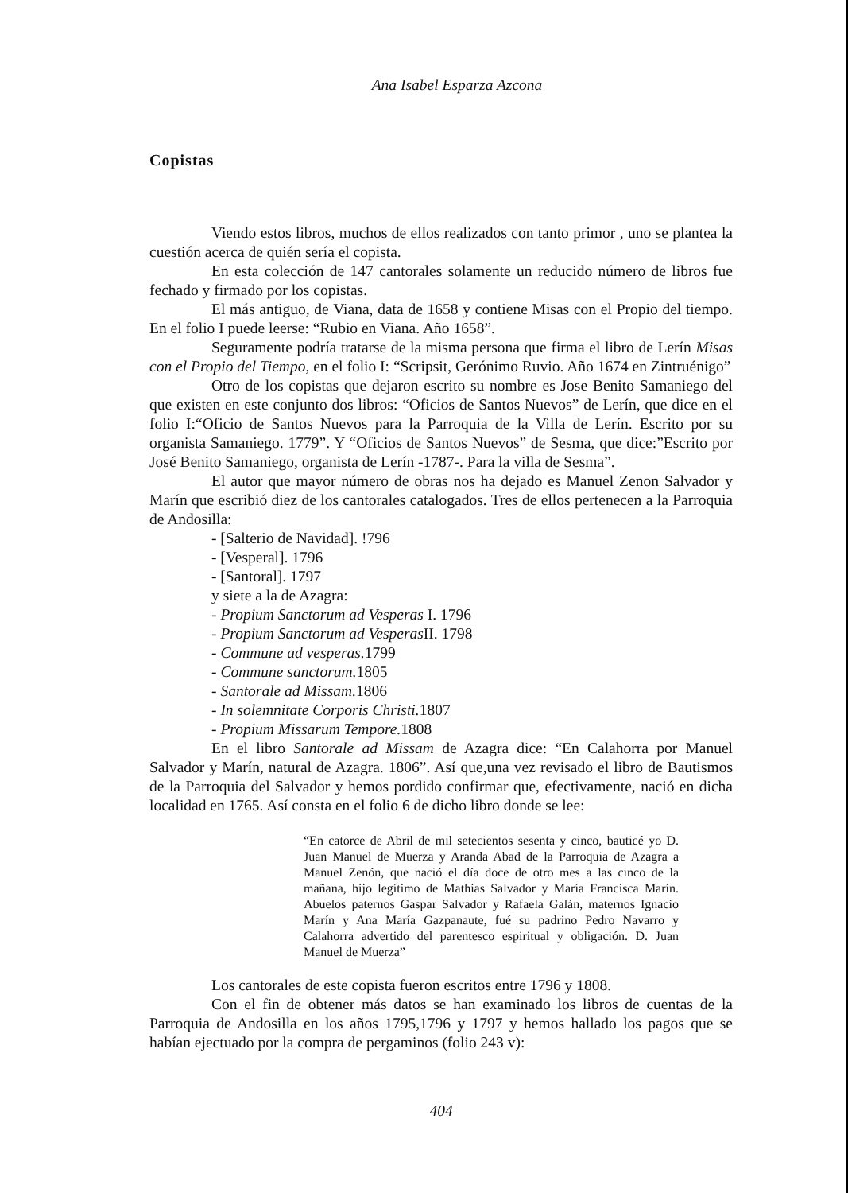Ana Isabel Esparza Azcona
Copistas
Viendo estos libros, muchos de ellos realizados con tanto primor , uno se plantea la cuestión acerca de quién sería el copista.
En esta colección de 147 cantorales solamente un reducido número de libros fue fechado y firmado por los copistas.
El más antiguo, de Viana, data de 1658 y contiene Misas con el Propio del tiempo. En el folio I puede leerse: “Rubio en Viana. Año 1658”.
Seguramente podría tratarse de la misma persona que firma el libro de Lerín Misas con el Propio del Tiempo, en el folio I: “Scripsit, Gerónimo Ruvio. Año 1674 en Zintruénigo”
Otro de los copistas que dejaron escrito su nombre es Jose Benito Samaniego del que existen en este conjunto dos libros: “Oficios de Santos Nuevos” de Lerín, que dice en el folio I:“Oficio de Santos Nuevos para la Parroquia de la Villa de Lerín. Escrito por su organista Samaniego. 1779”. Y “Oficios de Santos Nuevos” de Sesma, que dice:”Escrito por José Benito Samaniego, organista de Lerín -1787-. Para la villa de Sesma”.
El autor que mayor número de obras nos ha dejado es Manuel Zenon Salvador y Marín que escribió diez de los cantorales catalogados. Tres de ellos pertenecen a la Parroquia de Andosilla:
- [Salterio de Navidad]. !796
- [Vesperal]. 1796
- [Santoral]. 1797
y siete a la de Azagra:
- Propium Sanctorum ad Vesperas I. 1796
- Propium Sanctorum ad Vesperas II. 1798
- Commune ad vesperas. 1799
- Commune sanctorum. 1805
- Santorale ad Missam. 1806
- In solemnitate Corporis Christi. 1807
- Propium Missarum Tempore. 1808
En el libro Santorale ad Missam de Azagra dice: “En Calahorra por Manuel Salvador y Marín, natural de Azagra. 1806”. Así que,una vez revisado el libro de Bautismos de la Parroquia del Salvador y hemos pordido confirmar que, efectivamente, nació en dicha localidad en 1765. Así consta en el folio 6 de dicho libro donde se lee:
“En catorce de Abril de mil setecientos sesenta y cinco, bauticé yo D. Juan Manuel de Muerza y Aranda Abad de la Parroquia de Azagra a Manuel Zenón, que nació el día doce de otro mes a las cinco de la mañana, hijo legítimo de Mathias Salvador y María Francisca Marín. Abuelos paternos Gaspar Salvador y Rafaela Galán, maternos Ignacio Marín y Ana María Gazpanaute, fué su padrino Pedro Navarro y Calahorra advertido del parentesco espiritual y obligación. D. Juan Manuel de Muerza”
Los cantorales de este copista fueron escritos entre 1796 y 1808.
Con el fin de obtener más datos se han examinado los libros de cuentas de la Parroquia de Andosilla en los años 1795,1796 y 1797 y hemos hallado los pagos que se habían ejectuado por la compra de pergaminos (folio 243 v):
404